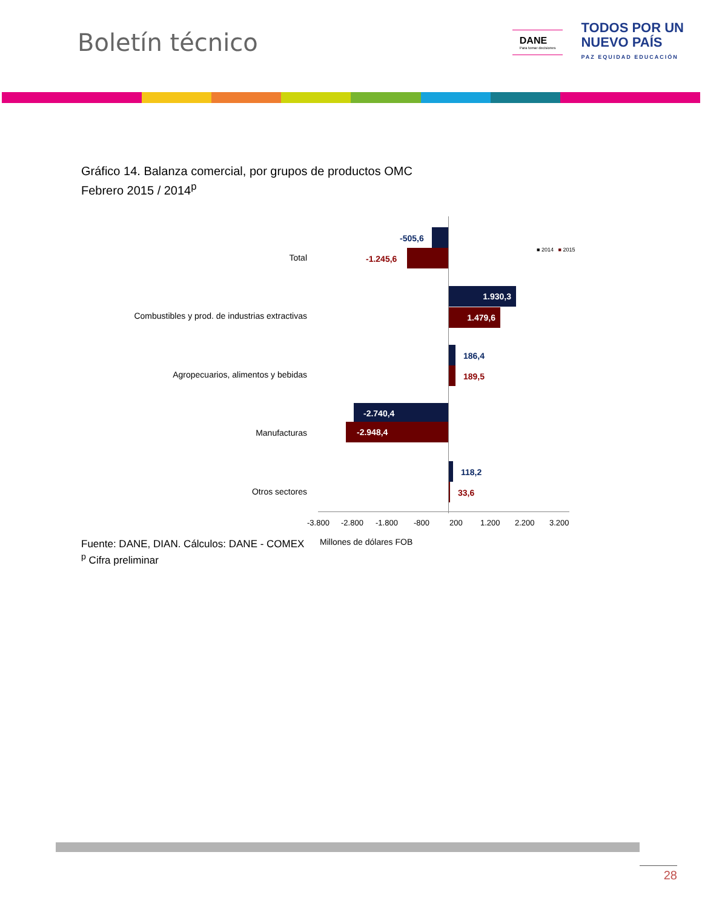Boletín técnico
DANE
Para tomar decisiones
TODOS POR UN
NUEVO PAÍS
PAZ EQUIDAD EDUCACIÓN
Gráfico 14. Balanza comercial, por grupos de productos OMC
Febrero 2015 / 2014<sup>p</sup>
■ 2014 ■ 2015
Total
-505,6
-1.245,6
Combustibles y prod. de industrias extractivas
1.930,3
1.479,6
Agropecuarios, alimentos y bebidas
186,4
189,5
Manufacturas
-2.740,4
-2.948,4
Otros sectores
118,2
33,6
-3.800 -2.800 -1.800 -800 200 1.200 2.200 3.200
Millones de dólares FOB
Fuente: DANE, DIAN. Cálculos: DANE - COMEX
<sup>p</sup> Cifra preliminar
28